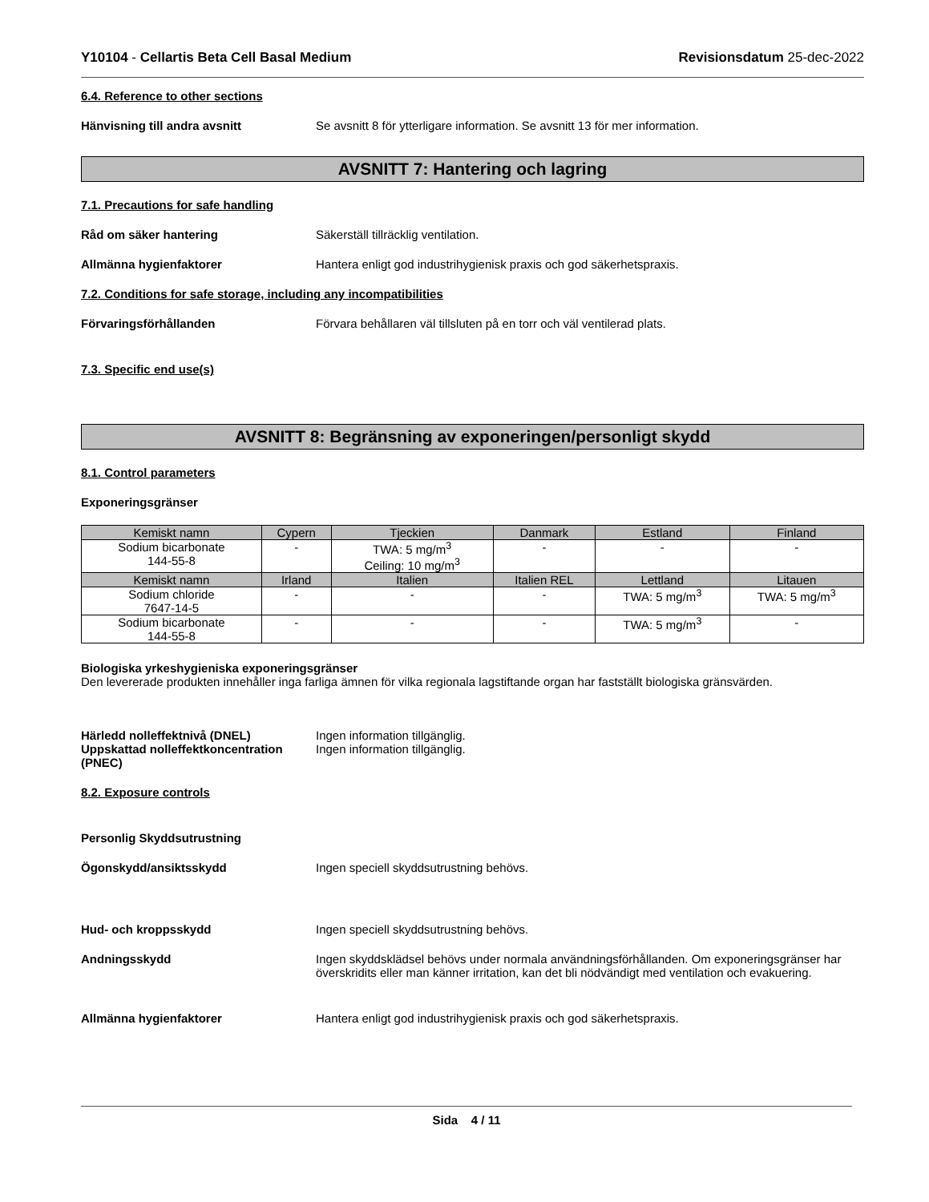Y10104 - Cellartis Beta Cell Basal Medium Revisionsdatum 25-dec-2022
6.4. Reference to other sections
Hänvisning till andra avsnitt Se avsnitt 8 för ytterligare information. Se avsnitt 13 för mer information.
AVSNITT 7: Hantering och lagring
7.1. Precautions for safe handling
Råd om säker hantering Säkerställ tillräcklig ventilation.
Allmänna hygienfaktorer Hantera enligt god industrihygienisk praxis och god säkerhetspraxis.
7.2. Conditions for safe storage, including any incompatibilities
Förvaringsförhållanden Förvara behållaren väl tillsluten på en torr och väl ventilerad plats.
7.3. Specific end use(s)
AVSNITT 8: Begränsning av exponeringen/personligt skydd
8.1. Control parameters
Exponeringsgränser
| Kemiskt namn | Cypern | Tjeckien | Danmark | Estland | Finland |
| --- | --- | --- | --- | --- | --- |
| Sodium bicarbonate 144-55-8 | - | TWA: 5 mg/m<sup>3</sup> Ceiling: 10 mg/m<sup>3</sup> | - | - | - |
| Kemiskt namn | Irland | Italien | Italien REL | Lettland | Litauen |
| Sodium chloride 7647-14-5 | - | - | - | TWA: 5 mg/m<sup>3</sup> | TWA: 5 mg/m<sup>3</sup> |
| Sodium bicarbonate 144-55-8 | - | - | - | TWA: 5 mg/m<sup>3</sup> | - |
Biologiska yrkeshygieniska exponeringsgränser
Den levererade produkten innehåller inga farliga ämnen för vilka regionala lagstiftande organ har fastställt biologiska gränsvärden.
Härledd nolleffektnivå (DNEL) Ingen information tillgänglig.
Uppskattad nolleffektkoncentration (PNEC)
Ingen information tillgänglig.
8.2. Exposure controls
Personlig Skyddsutrustning
Ögonskydd/ansiktsskydd Ingen speciell skyddsutrustning behövs.
Hud- och kroppsskydd Ingen speciell skyddsutrustning behövs.
Andningsskydd Ingen skyddsklädsel behövs under normala användningsförhållanden. Om exponeringsgränser har överskridits eller man känner irritation, kan det bli nödvändigt med ventilation och evakuering.
Allmänna hygienfaktorer Hantera enligt god industrihygienisk praxis och god säkerhetspraxis.
Sida 4 / 11